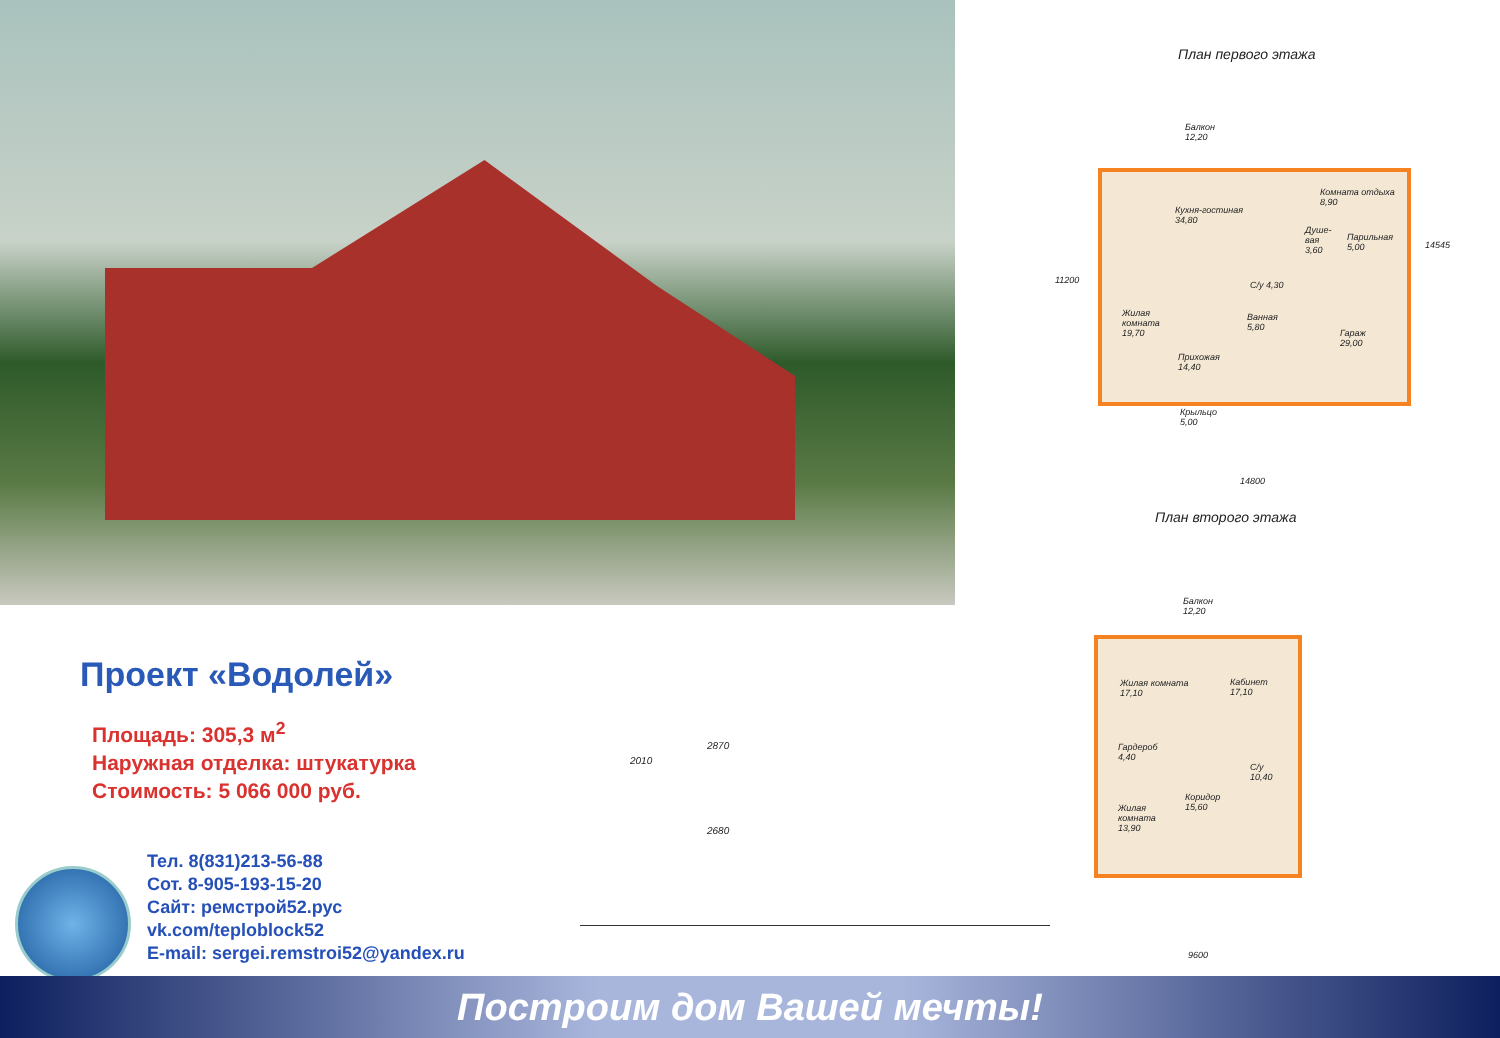План первого этажа
Балкон
12,20
Кухня-гостиная
34,80
Комната отдыха
8,90
Душе-
вая
3,60
Парильная
5,00
Жилая
комната
19,70
С/у 4,30
Ванная
5,80
Гараж
29,00
Прихожая
14,40
Крыльцо
5,00
11200
14545
14800
План второго этажа
Балкон
12,20
Жилая комната
17,10
Кабинет
17,10
Гардероб
4,40
С/у
10,40
Коридор
15,60
Жилая
комната
13,90
9600
2010
2870
2680
Проект «Водолей»
Площадь: 305,3 м<sup>2</sup>
Наружная отделка: штукатурка
Стоимость: 5 066 000 руб.
Тел. 8(831)213-56-88
Сот. 8-905-193-15-20
Сайт: ремстрой52.рус
vk.com/teploblock52
E-mail: sergei.remstroi52@yandex.ru
Построим дом Вашей мечты!